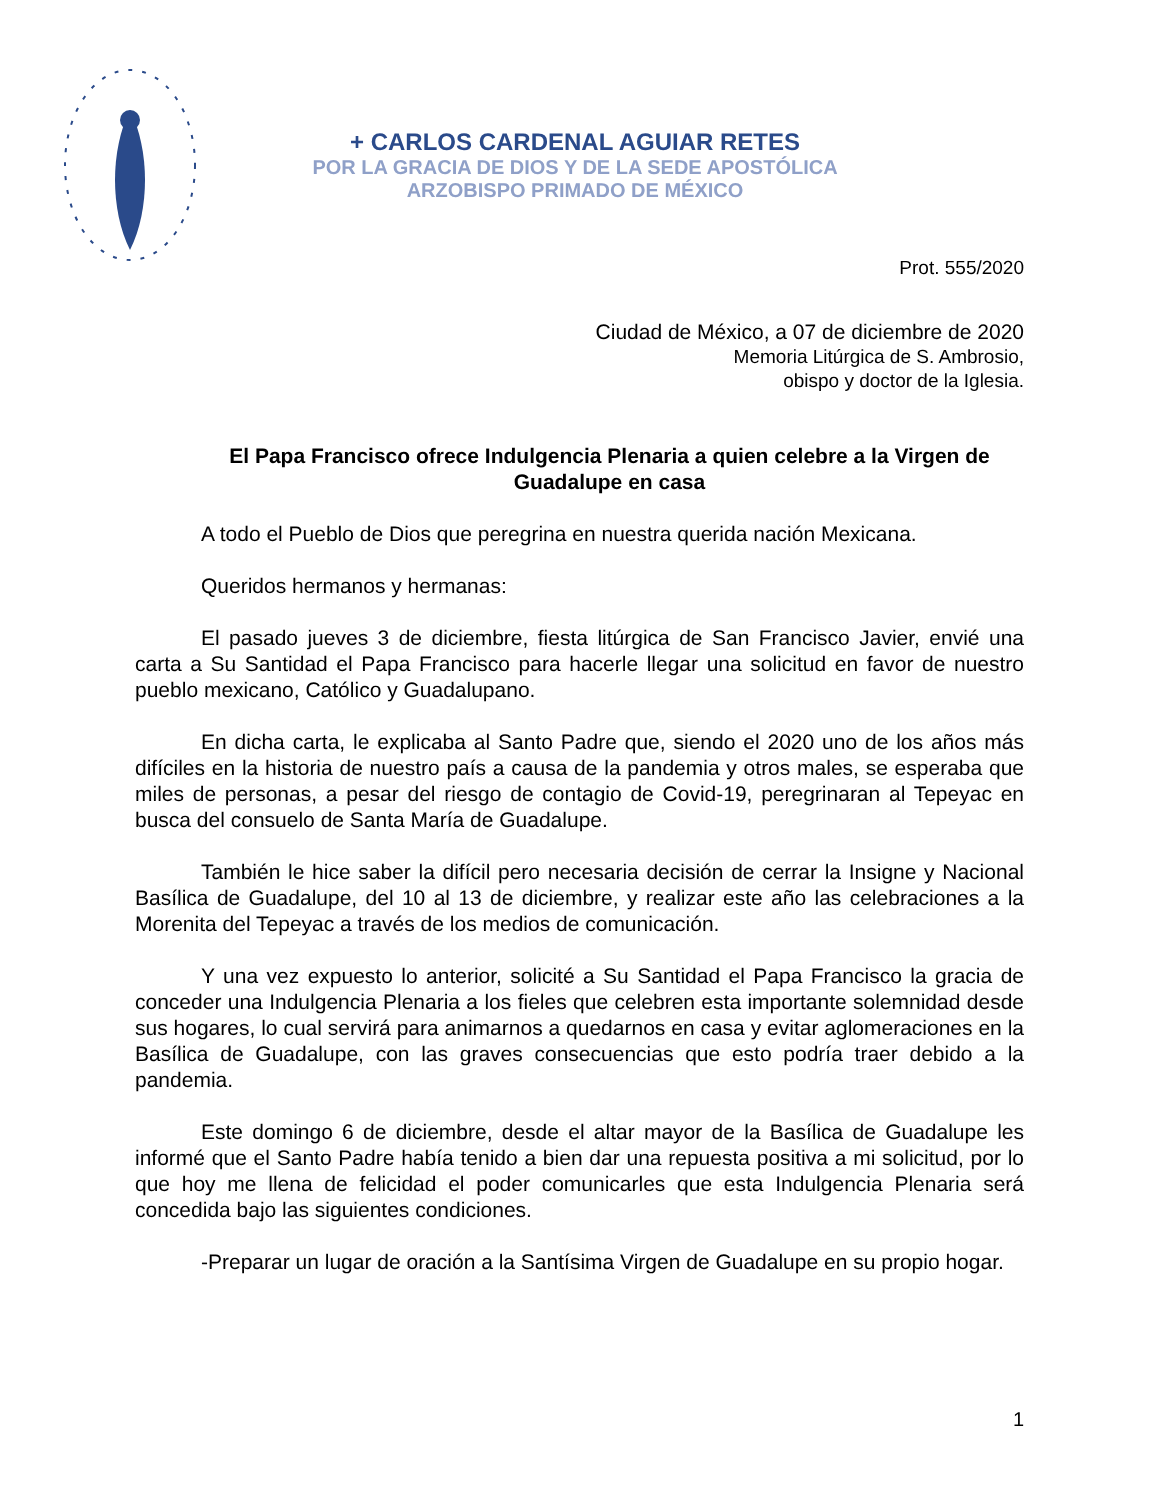+ CARLOS CARDENAL AGUIAR RETES
POR LA GRACIA DE DIOS Y DE LA SEDE APOSTÓLICA
ARZOBISPO PRIMADO DE MÉXICO
Prot. 555/2020
Ciudad de México, a 07 de diciembre de 2020
Memoria Litúrgica de S. Ambrosio,
obispo y doctor de la Iglesia.
El Papa Francisco ofrece Indulgencia Plenaria a quien celebre a la Virgen de Guadalupe en casa
A todo el Pueblo de Dios que peregrina en nuestra querida nación Mexicana.
Queridos hermanos y hermanas:
El pasado jueves 3 de diciembre, fiesta litúrgica de San Francisco Javier, envié una carta a Su Santidad el Papa Francisco para hacerle llegar una solicitud en favor de nuestro pueblo mexicano, Católico y Guadalupano.
En dicha carta, le explicaba al Santo Padre que, siendo el 2020 uno de los años más difíciles en la historia de nuestro país a causa de la pandemia y otros males, se esperaba que miles de personas, a pesar del riesgo de contagio de Covid-19, peregrinaran al Tepeyac en busca del consuelo de Santa María de Guadalupe.
También le hice saber la difícil pero necesaria decisión de cerrar la Insigne y Nacional Basílica de Guadalupe, del 10 al 13 de diciembre, y realizar este año las celebraciones a la Morenita del Tepeyac a través de los medios de comunicación.
Y una vez expuesto lo anterior, solicité a Su Santidad el Papa Francisco la gracia de conceder una Indulgencia Plenaria a los fieles que celebren esta importante solemnidad desde sus hogares, lo cual servirá para animarnos a quedarnos en casa y evitar aglomeraciones en la Basílica de Guadalupe, con las graves consecuencias que esto podría traer debido a la pandemia.
Este domingo 6 de diciembre, desde el altar mayor de la Basílica de Guadalupe les informé que el Santo Padre había tenido a bien dar una repuesta positiva a mi solicitud, por lo que hoy me llena de felicidad el poder comunicarles que esta Indulgencia Plenaria será concedida bajo las siguientes condiciones.
-Preparar un lugar de oración a la Santísima Virgen de Guadalupe en su propio hogar.
1